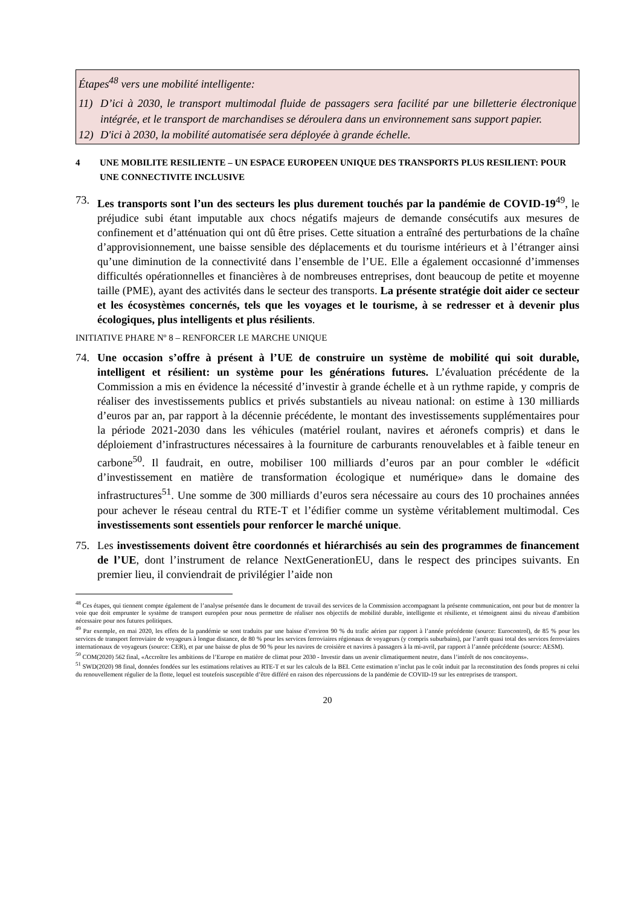Étapes<sup>48</sup> vers une mobilité intelligente:
11) D’ici à 2030, le transport multimodal fluide de passagers sera facilité par une billetterie électronique intégrée, et le transport de marchandises se déroulera dans un environnement sans support papier.
12) D'ici à 2030, la mobilité automatisée sera déployée à grande échelle.
4 UNE MOBILITE RESILIENTE – UN ESPACE EUROPEEN UNIQUE DES TRANSPORTS PLUS RESILIENT: POUR UNE CONNECTIVITE INCLUSIVE
73. Les transports sont l’un des secteurs les plus durement touchés par la pandémie de COVID-19<sup>49</sup>, le préjudice subi étant imputable aux chocs négatifs majeurs de demande consécutifs aux mesures de confinement et d’atténuation qui ont dû être prises. Cette situation a entraîné des perturbations de la chaîne d’approvisionnement, une baisse sensible des déplacements et du tourisme intérieurs et à l’étranger ainsi qu’une diminution de la connectivité dans l’ensemble de l’UE. Elle a également occasionné d’immenses difficultés opérationnelles et financières à de nombreuses entreprises, dont beaucoup de petite et moyenne taille (PME), ayant des activités dans le secteur des transports. La présente stratégie doit aider ce secteur et les écosystèmes concernés, tels que les voyages et le tourisme, à se redresser et à devenir plus écologiques, plus intelligents et plus résilients.
INITIATIVE PHARE Nº 8 – RENFORCER LE MARCHE UNIQUE
74. Une occasion s’offre à présent à l’UE de construire un système de mobilité qui soit durable, intelligent et résilient: un système pour les générations futures. L’évaluation précédente de la Commission a mis en évidence la nécessité d’investir à grande échelle et à un rythme rapide, y compris de réaliser des investissements publics et privés substantiels au niveau national: on estime à 130 milliards d’euros par an, par rapport à la décennie précédente, le montant des investissements supplémentaires pour la période 2021-2030 dans les véhicules (matériel roulant, navires et aéronefs compris) et dans le déploiement d’infrastructures nécessaires à la fourniture de carburants renouvelables et à faible teneur en carbone<sup>50</sup>. Il faudrait, en outre, mobiliser 100 milliards d’euros par an pour combler le «déficit d’investissement en matière de transformation écologique et numérique» dans le domaine des infrastructures<sup>51</sup>. Une somme de 300 milliards d’euros sera nécessaire au cours des 10 prochaines années pour achever le réseau central du RTE-T et l’édifier comme un système véritablement multimodal. Ces investissements sont essentiels pour renforcer le marché unique.
75. Les investissements doivent être coordonnés et hiérarchisés au sein des programmes de financement de l’UE, dont l’instrument de relance NextGenerationEU, dans le respect des principes suivants. En premier lieu, il conviendrait de privilégier l’aide non
<sup>48</sup> Ces étapes, qui tiennent compte également de l’analyse présentée dans le document de travail des services de la Commission accompagnant la présente communication, ont pour but de montrer la voie que doit emprunter le système de transport européen pour nous permettre de réaliser nos objectifs de mobilité durable, intelligente et résiliente, et témoignent ainsi du niveau d'ambition nécessaire pour nos futures politiques.
<sup>49</sup> Par exemple, en mai 2020, les effets de la pandémie se sont traduits par une baisse d’environ 90 % du trafic aérien par rapport à l’année précédente (source: Eurocontrol), de 85 % pour les services de transport ferroviaire de voyageurs à longue distance, de 80 % pour les services ferroviaires régionaux de voyageurs (y compris suburbains), par l’arrêt quasi total des services ferroviaires internationaux de voyageurs (source: CER), et par une baisse de plus de 90 % pour les navires de croisière et navires à passagers à la mi-avril, par rapport à l’année précédente (source: AESM).
<sup>50</sup> COM(2020) 562 final, «Accroître les ambitions de l’Europe en matière de climat pour 2030 - Investir dans un avenir climatiquement neutre, dans l’intérêt de nos concitoyens».
<sup>51</sup> SWD(2020) 98 final, données fondées sur les estimations relatives au RTE-T et sur les calculs de la BEI. Cette estimation n’inclut pas le coût induit par la reconstitution des fonds propres ni celui du renouvellement régulier de la flotte, lequel est toutefois susceptible d’être différé en raison des répercussions de la pandémie de COVID-19 sur les entreprises de transport.
20